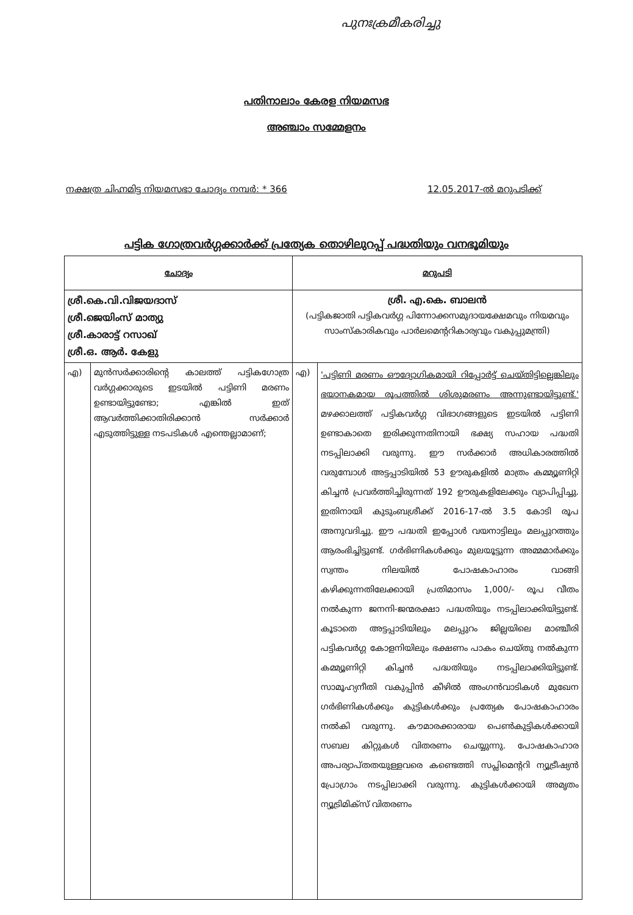പുനഃക്രമീകരിച്ചു
പതിനാലാം കേരള നിയമസഭ
അഞ്ചാം സമ്മേളനം
നക്ഷത്ര ചിഹ്നമിട്ട നിയമസഭാ ചോദ്യം നമ്പർ: * 366 12.05.2017-ൽ മറുപടിക്ക്
പട്ടിക ഗോത്രവർഗ്ഗക്കാർക്ക് പ്രത്യേക തൊഴിലുറപ്പ് പദ്ധതിയും വനഭൂമിയും
| ചോദ്യം | | മറുപടി | |
| ശ്രീ.കെ.വി.വിജയദാസ് ശ്രീ.ജെയിംസ് മാത്യു ശ്രീ.കാരാട്ട് റസാഖ് ശ്രീ.ഒ. ആർ. കേളു | | ശ്രീ. എ.കെ. ബാലൻ (പട്ടികജാതി പട്ടികവർഗ്ഗ പിന്നോക്കസമുദായക്ഷേമവും നിയമവും സാംസ്കാരികവും പാർലമെന്ററികാര്യവും വകുപ്പുമന്ത്രി) | |
| എ) | മുൻസർക്കാരിന്റെ കാലത്ത് പട്ടികഗോത്ര വർഗ്ഗക്കാരുടെ ഇടയിൽ പട്ടിണി മരണം ഉണ്ടായിട്ടുണ്ടോ; എങ്കിൽ ഇത് ആവർത്തിക്കാതിരിക്കാൻ സർക്കാർ എടുത്തിട്ടുള്ള നടപടികൾ എന്തെല്ലാമാണ്; | എ) | 'പട്ടിണി മരണം ഔദ്യോഗികമായി റിപ്പോർട്ട് ചെയ്തിട്ടില്ലെങ്കിലും ഭയാനകമായ രൂപത്തിൽ ശിശുമരണം അന്നുണ്ടായിട്ടുണ്ട്.' മഴക്കാലത്ത് പട്ടികവർഗ്ഗ വിഭാഗങ്ങളുടെ ഇടയിൽ പട്ടിണി ഉണ്ടാകാതെ ഇരിക്കുന്നതിനായി ഭക്ഷ്യ സഹായ പദ്ധതി നടപ്പിലാക്കി വരുന്നു. ഈ സർക്കാർ അധികാരത്തിൽ വരുമ്പോൾ അട്ടപ്പാടിയിൽ 53 ഊരുകളിൽ മാത്രം കമ്മ്യൂണിറ്റി കിച്ചൻ പ്രവർത്തിച്ചിരുന്നത് 192 ഊരുകളിലേക്കും വ്യാപിപ്പിച്ചു. ഇതിനായി കുടുംബശ്രീക്ക് 2016-17-ൽ 3.5 കോടി രൂപ അനുവദിച്ചു. ഈ പദ്ധതി ഇപ്പോൾ വയനാട്ടിലും മലപ്പുറത്തും ആരംഭിച്ചിട്ടുണ്ട്. ഗർഭിണികൾക്കും മുലയൂട്ടുന്ന അമ്മമാർക്കും സ്വന്തം നിലയിൽ പോഷകാഹാരം വാങ്ങി കഴിക്കുന്നതിലേക്കായി പ്രതിമാസം 1,000/- രൂപ വീതം നൽകുന്ന ജനനി-ജന്മരക്ഷാ പദ്ധതിയും നടപ്പിലാക്കിയിട്ടുണ്ട്. കൂടാതെ അട്ടപ്പാടിയിലും മലപ്പുറം ജില്ലയിലെ മാഞ്ചീരി പട്ടികവർഗ്ഗ കോളനിയിലും ഭക്ഷണം പാകം ചെയ്തു നൽകുന്ന കമ്മ്യൂണിറ്റി കിച്ചൻ പദ്ധതിയും നടപ്പിലാക്കിയിട്ടുണ്ട്. സാമൂഹ്യനീതി വകുപ്പിൻ കീഴിൽ അംഗൻവാടികൾ മുഖേന ഗർഭിണികൾക്കും കുട്ടികൾക്കും പ്രത്യേക പോഷകാഹാരം നൽകി വരുന്നു. കൗമാരക്കാരായ പെൺകുട്ടികൾക്കായി സബല കിറ്റുകൾ വിതരണം ചെയ്യുന്നു. പോഷകാഹാര അപര്യാപ്തതയുള്ളവരെ കണ്ടെത്തി സപ്ലിമെന്ററി ന്യൂട്രീഷ്യൻ പ്രോഗ്രാം നടപ്പിലാക്കി വരുന്നു. കുട്ടികൾക്കായി അമൃതം ന്യൂട്രിമിക്സ് വിതരണം |